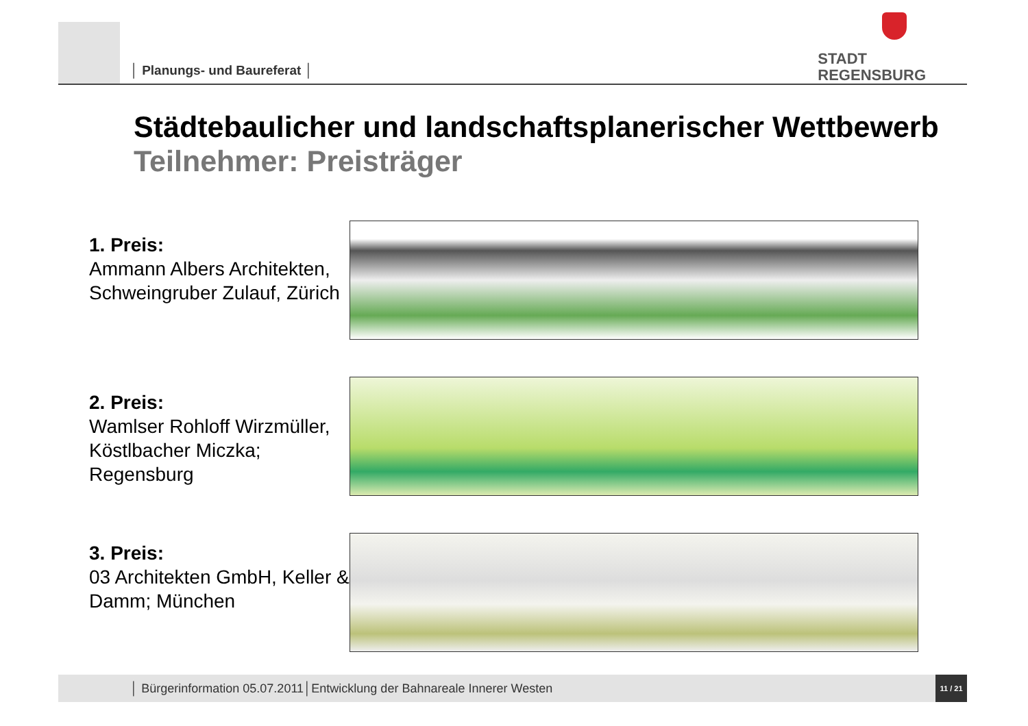│ Planungs- und Baureferat │
STADT
REGENSBURG
Städtebaulicher und landschaftsplanerischer Wettbewerb
Teilnehmer: Preisträger
1. Preis:
Ammann Albers Architekten, Schweingruber Zulauf, Zürich
2. Preis:
Wamlser Rohloff Wirzmüller, Köstlbacher Miczka; Regensburg
3. Preis:
03 Architekten GmbH, Keller & Damm; München
│ Bürgerinformation 05.07.2011│Entwicklung der Bahnareale Innerer Westen
11 / 21